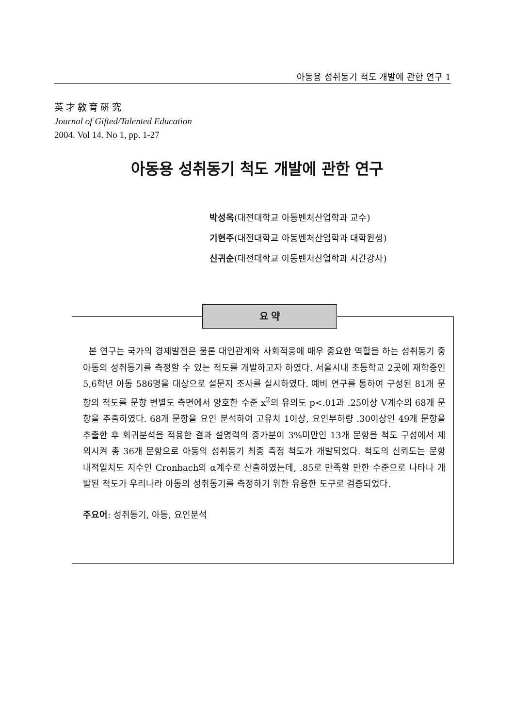아동용 성취동기 척도 개발에 관한 연구 1
英 才 敎 育 硏 究
Journal of Gifted/Talented Education
2004. Vol 14. No 1, pp. 1-27
아동용 성취동기 척도 개발에 관한 연구
박성옥(대전대학교 아동벤처산업학과 교수)
기현주(대전대학교 아동벤처산업학과 대학원생)
신귀순(대전대학교 아동벤처산업학과 시간강사)
요 약
본 연구는 국가의 경제발전은 물론 대인관계와 사회적응에 매우 중요한 역할을 하는 성취동기 중 아동의 성취동기를 측정할 수 있는 척도를 개발하고자 하였다. 서울시내 초등학교 2곳에 재학중인 5,6학년 아동 586명을 대상으로 설문지 조사를 실시하였다. 예비 연구를 통하여 구성된 81개 문항의 척도를 문항 변별도 측면에서 양호한 수준 x<sup>2</sup>의 유의도 p<.01과 .25이상 V계수의 68개 문항을 추출하였다. 68개 문항을 요인 분석하여 고유치 1이상, 요인부하량 .30이상인 49개 문항을 추출한 후 회귀분석을 적용한 결과 설명력의 증가분이 3%미만인 13개 문항을 척도 구성에서 제외시켜 총 36개 문항으로 아동의 성취동기 최종 측정 척도가 개발되었다. 척도의 신뢰도는 문항 내적일치도 지수인 Cronbach의 α계수로 산출하였는데, .85로 만족할 만한 수준으로 나타나 개발된 척도가 우리나라 아동의 성취동기를 측정하기 위한 유용한 도구로 검증되었다.
주요어: 성취동기, 아동, 요인분석